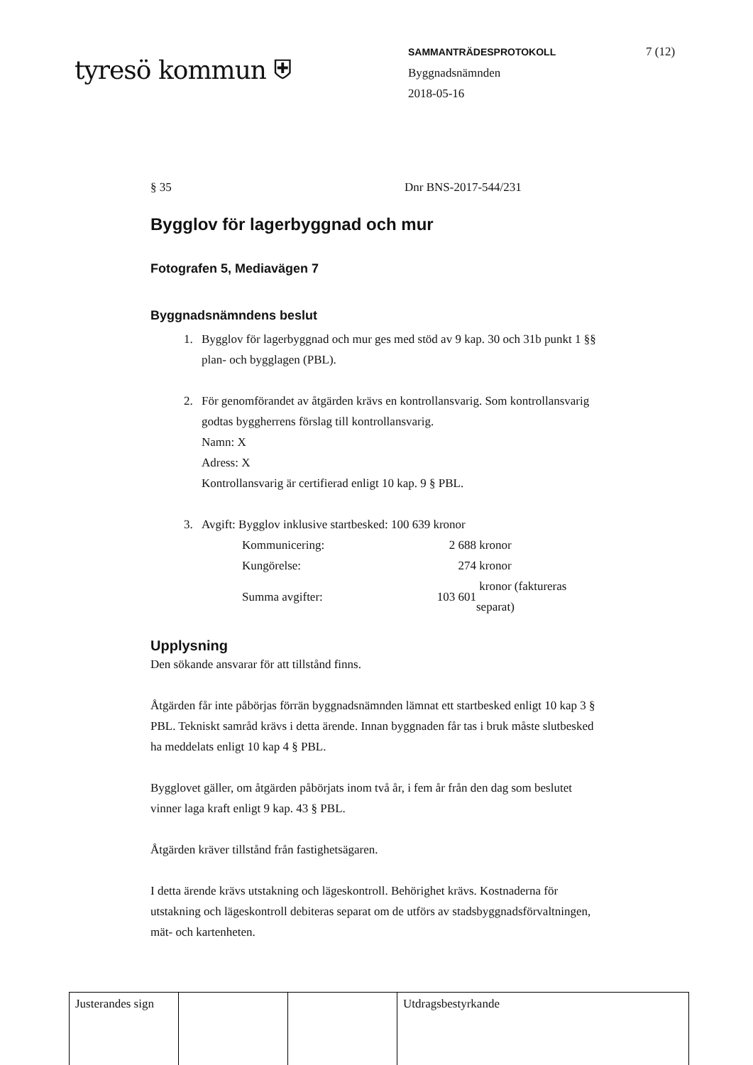tyresö kommun ⛨
SAMMANTRÄDESPROTOKOLL
Byggnadsnämnden
2018-05-16
7 (12)
§ 35 Dnr BNS-2017-544/231
Bygglov för lagerbyggnad och mur
Fotografen 5, Mediavägen 7
Byggnadsnämndens beslut
1. Bygglov för lagerbyggnad och mur ges med stöd av 9 kap. 30 och 31b punkt 1 §§ plan- och bygglagen (PBL).
2. För genomförandet av åtgärden krävs en kontrollansvarig. Som kontrollansvarig godtas byggherrens förslag till kontrollansvarig.
Namn: X
Adress: X
Kontrollansvarig är certifierad enligt 10 kap. 9 § PBL.
3. Avgift: Bygglov inklusive startbesked: 100 639 kronor
| Kommunicering: | 2 688 | kronor |
| Kungörelse: | 274 | kronor |
| Summa avgifter: | 103 601 | kronor (faktureras separat) |
Upplysning
Den sökande ansvarar för att tillstånd finns.
Åtgärden får inte påbörjas förrän byggnadsnämnden lämnat ett startbesked enligt 10 kap 3 § PBL. Tekniskt samråd krävs i detta ärende. Innan byggnaden får tas i bruk måste slutbesked ha meddelats enligt 10 kap 4 § PBL.
Bygglovet gäller, om åtgärden påbörjats inom två år, i fem år från den dag som beslutet vinner laga kraft enligt 9 kap. 43 § PBL.
Åtgärden kräver tillstånd från fastighetsägaren.
I detta ärende krävs utstakning och lägeskontroll. Behörighet krävs. Kostnaderna för utstakning och lägeskontroll debiteras separat om de utförs av stadsbyggnadsförvaltningen, mät- och kartenheten.
| Justerandes sign | | | Utdragsbestyrkande |